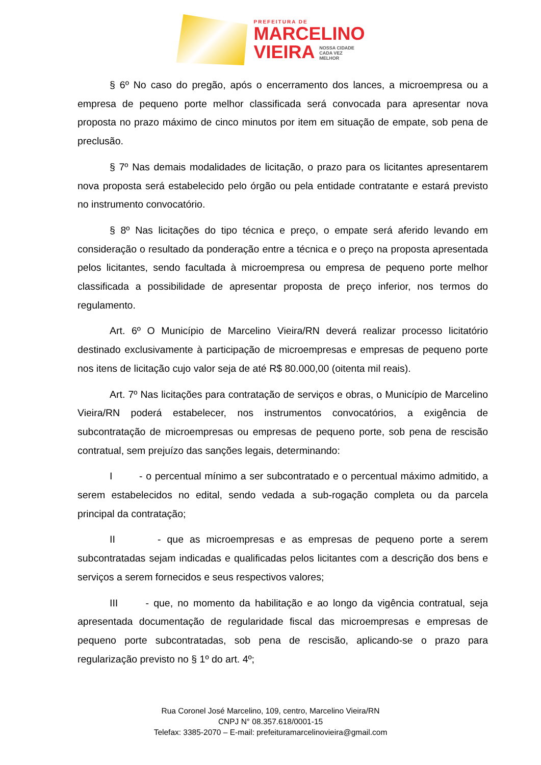PREFEITURA DE
MARCELINO
VIEIRA NOSSA CIDADE
CADA VEZ
MELHOR
§ 6º No caso do pregão, após o encerramento dos lances, a microempresa ou a empresa de pequeno porte melhor classificada será convocada para apresentar nova proposta no prazo máximo de cinco minutos por item em situação de empate, sob pena de preclusão.
§ 7º Nas demais modalidades de licitação, o prazo para os licitantes apresentarem nova proposta será estabelecido pelo órgão ou pela entidade contratante e estará previsto no instrumento convocatório.
§ 8º Nas licitações do tipo técnica e preço, o empate será aferido levando em consideração o resultado da ponderação entre a técnica e o preço na proposta apresentada pelos licitantes, sendo facultada à microempresa ou empresa de pequeno porte melhor classificada a possibilidade de apresentar proposta de preço inferior, nos termos do regulamento.
Art. 6º O Município de Marcelino Vieira/RN deverá realizar processo licitatório destinado exclusivamente à participação de microempresas e empresas de pequeno porte nos itens de licitação cujo valor seja de até R$ 80.000,00 (oitenta mil reais).
Art. 7º Nas licitações para contratação de serviços e obras, o Município de Marcelino Vieira/RN poderá estabelecer, nos instrumentos convocatórios, a exigência de subcontratação de microempresas ou empresas de pequeno porte, sob pena de rescisão contratual, sem prejuízo das sanções legais, determinando:
I - o percentual mínimo a ser subcontratado e o percentual máximo admitido, a serem estabelecidos no edital, sendo vedada a sub-rogação completa ou da parcela principal da contratação;
II - que as microempresas e as empresas de pequeno porte a serem subcontratadas sejam indicadas e qualificadas pelos licitantes com a descrição dos bens e serviços a serem fornecidos e seus respectivos valores;
III - que, no momento da habilitação e ao longo da vigência contratual, seja apresentada documentação de regularidade fiscal das microempresas e empresas de pequeno porte subcontratadas, sob pena de rescisão, aplicando-se o prazo para regularização previsto no § 1º do art. 4º;
Rua Coronel José Marcelino, 109, centro, Marcelino Vieira/RN
CNPJ N° 08.357.618/0001-15
Telefax: 3385-2070 – E-mail: prefeituramarcelinovieira@gmail.com